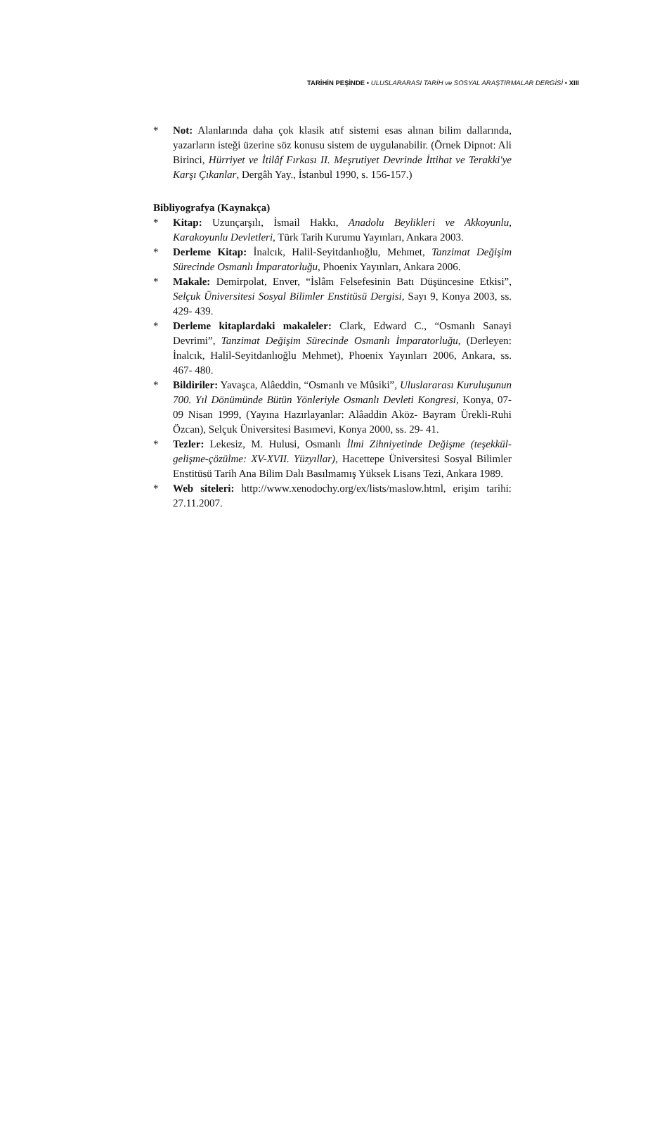TARİHİN PEŞİNDE • ULUSLARARASI TARİH ve SOSYAL ARAŞTIRMALAR DERGİSİ • XIII
* Not: Alanlarında daha çok klasik atıf sistemi esas alınan bilim dallarında, yazarların isteği üzerine söz konusu sistem de uygulanabilir. (Örnek Dipnot: Ali Birinci, Hürriyet ve İtilâf Fırkası II. Meşrutiyet Devrinde İttihat ve Terakki'ye Karşı Çıkanlar, Dergâh Yay., İstanbul 1990, s. 156-157.)
Bibliyografya (Kaynakça)
* Kitap: Uzunçarşılı, İsmail Hakkı, Anadolu Beylikleri ve Akkoyunlu, Karakoyunlu Devletleri, Türk Tarih Kurumu Yayınları, Ankara 2003.
* Derleme Kitap: İnalcık, Halil-Seyitdanlıoğlu, Mehmet, Tanzimat Değişim Sürecinde Osmanlı İmparatorluğu, Phoenix Yayınları, Ankara 2006.
* Makale: Demirpolat, Enver, “İslâm Felsefesinin Batı Düşüncesine Etkisi”, Selçuk Üniversitesi Sosyal Bilimler Enstitüsü Dergisi, Sayı 9, Konya 2003, ss. 429- 439.
* Derleme kitaplardaki makaleler: Clark, Edward C., “Osmanlı Sanayi Devrimi”, Tanzimat Değişim Sürecinde Osmanlı İmparatorluğu, (Derleyen: İnalcık, Halil-Seyitdanlıoğlu Mehmet), Phoenix Yayınları 2006, Ankara, ss. 467- 480.
* Bildiriler: Yavaşca, Alâeddin, “Osmanlı ve Mûsiki”, Uluslararası Kuruluşunun 700. Yıl Dönümünde Bütün Yönleriyle Osmanlı Devleti Kongresi, Konya, 07- 09 Nisan 1999, (Yayına Hazırlayanlar: Alâaddin Aköz- Bayram Ürekli-Ruhi Özcan), Selçuk Üniversitesi Basımevi, Konya 2000, ss. 29- 41.
* Tezler: Lekesiz, M. Hulusi, Osmanlı İlmi Zihniyetinde Değişme (teşekkül-gelişme-çözülme: XV-XVII. Yüzyıllar), Hacettepe Üniversitesi Sosyal Bilimler Enstitüsü Tarih Ana Bilim Dalı Basılmamış Yüksek Lisans Tezi, Ankara 1989.
* Web siteleri: http://www.xenodochy.org/ex/lists/maslow.html, erişim tarihi: 27.11.2007.